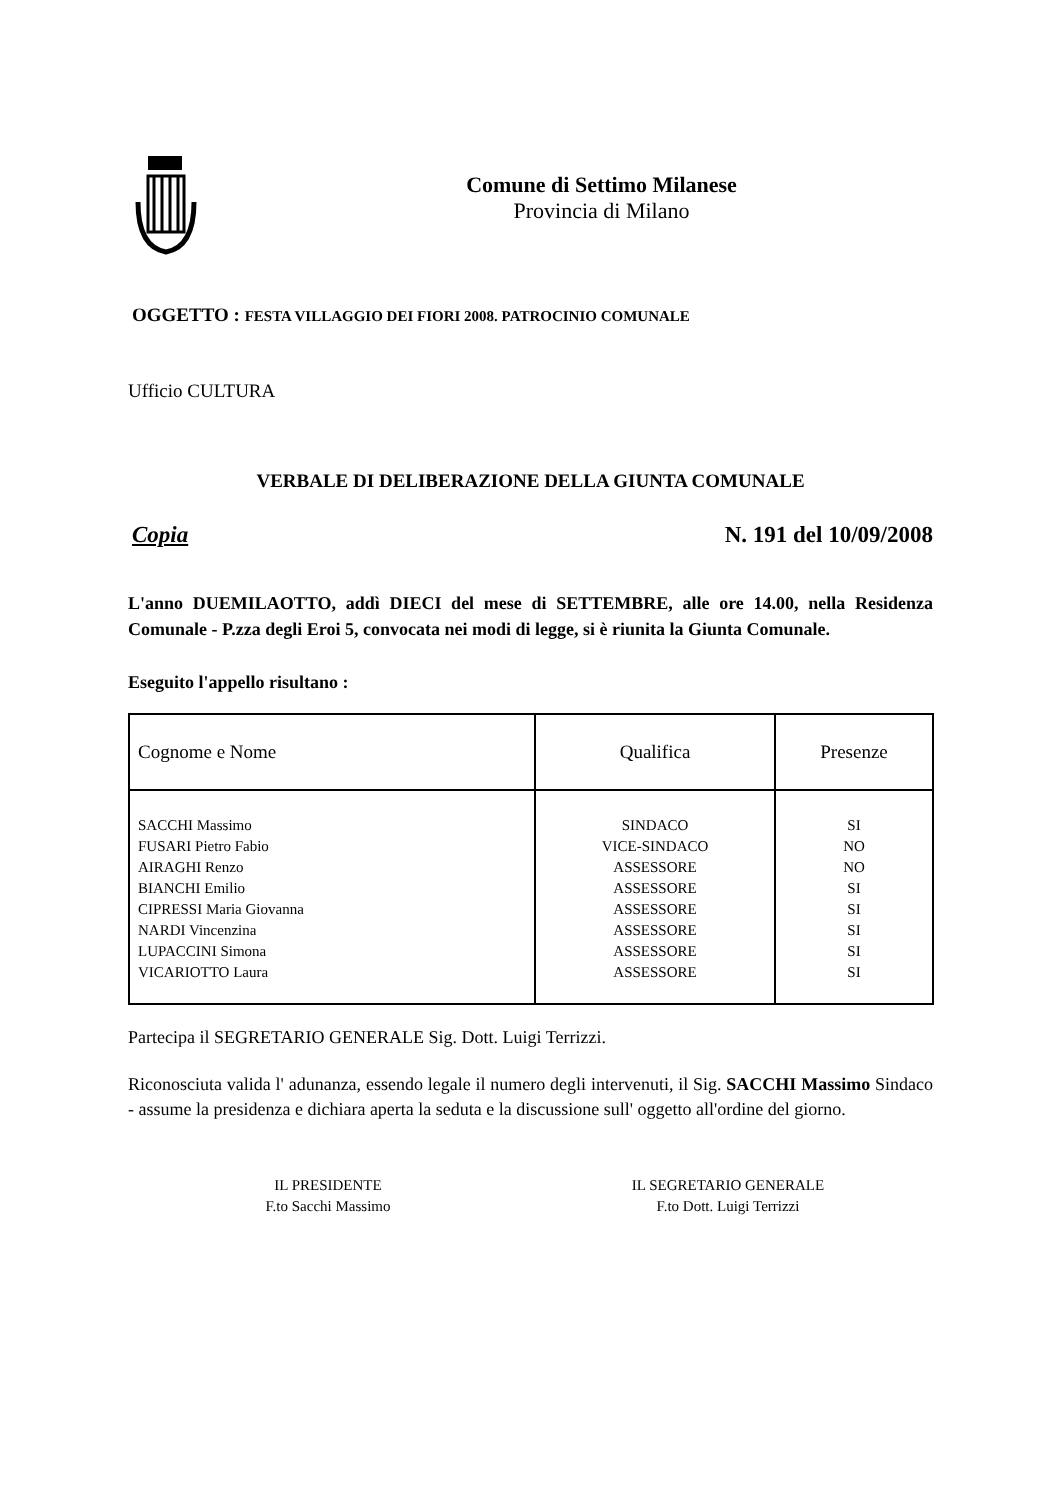Comune di Settimo Milanese
Provincia di Milano
OGGETTO : FESTA VILLAGGIO DEI FIORI 2008. PATROCINIO COMUNALE
Ufficio CULTURA
VERBALE DI DELIBERAZIONE DELLA GIUNTA COMUNALE
Copia N. 191 del 10/09/2008
L'anno DUEMILAOTTO, addì DIECI del mese di SETTEMBRE, alle ore 14.00, nella Residenza Comunale - P.zza degli Eroi 5, convocata nei modi di legge, si è riunita la Giunta Comunale.
Eseguito l'appello risultano :
| Cognome e Nome | Qualifica | Presenze |
| SACCHI Massimo FUSARI Pietro Fabio AIRAGHI Renzo BIANCHI Emilio CIPRESSI Maria Giovanna NARDI Vincenzina LUPACCINI Simona VICARIOTTO Laura | SINDACO VICE-SINDACO ASSESSORE ASSESSORE ASSESSORE ASSESSORE ASSESSORE ASSESSORE | SI NO NO SI SI SI SI SI |
Partecipa il SEGRETARIO GENERALE Sig. Dott. Luigi Terrizzi.
Riconosciuta valida l' adunanza, essendo legale il numero degli intervenuti, il Sig. SACCHI Massimo Sindaco - assume la presidenza e dichiara aperta la seduta e la discussione sull' oggetto all'ordine del giorno.
IL PRESIDENTE
F.to Sacchi Massimo
IL SEGRETARIO GENERALE
F.to Dott. Luigi Terrizzi